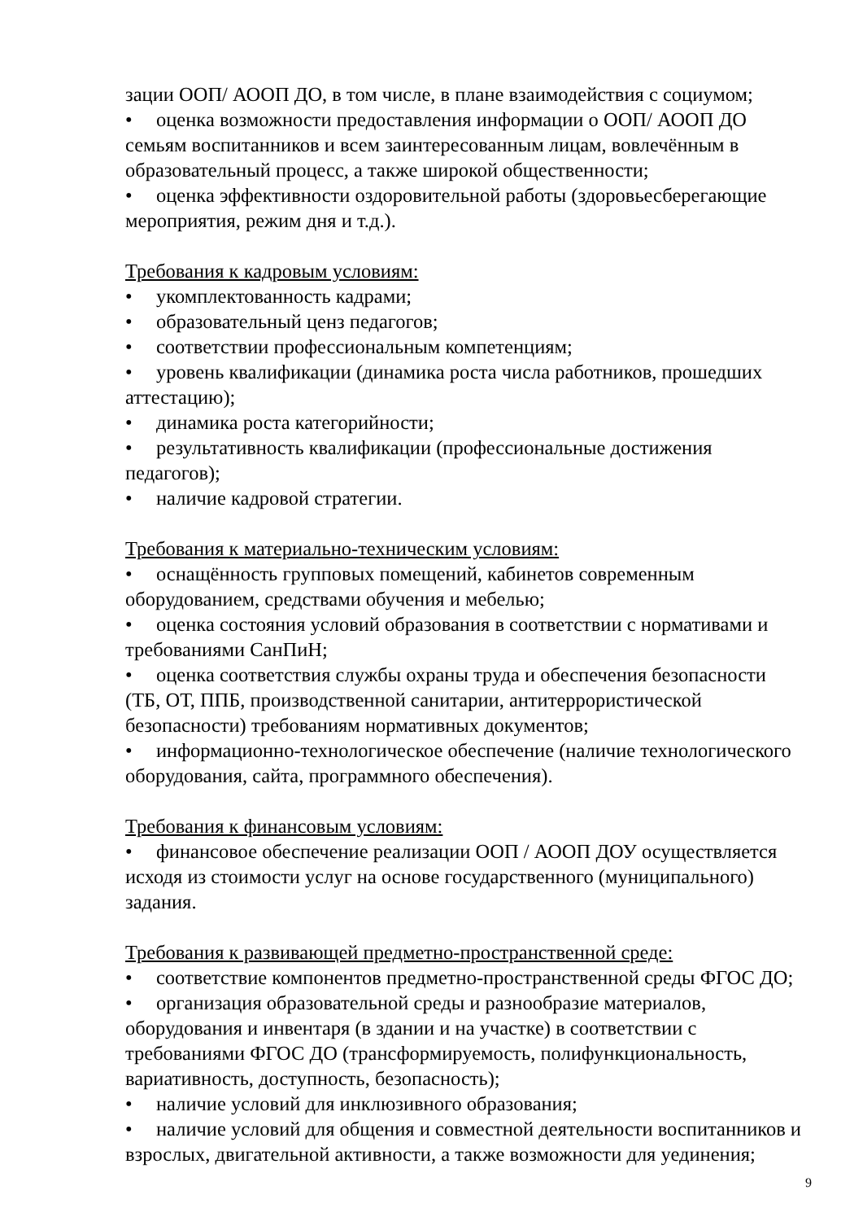зации ООП/ АООП ДО, в том числе, в плане взаимодействия с социумом;
• оценка возможности предоставления информации о ООП/ АООП ДО семьям воспитанников и всем заинтересованным лицам, вовлечённым в образовательный процесс, а также широкой общественности;
• оценка эффективности оздоровительной работы (здоровьесберегающие мероприятия, режим дня и т.д.).
Требования к кадровым условиям:
• укомплектованность кадрами;
• образовательный ценз педагогов;
• соответствии профессиональным компетенциям;
• уровень квалификации (динамика роста числа работников, прошедших аттестацию);
• динамика роста категорийности;
• результативность квалификации (профессиональные достижения педагогов);
• наличие кадровой стратегии.
Требования к материально-техническим условиям:
• оснащённость групповых помещений, кабинетов современным оборудованием, средствами обучения и мебелью;
• оценка состояния условий образования в соответствии с нормативами и требованиями СанПиН;
• оценка соответствия службы охраны труда и обеспечения безопасности (ТБ, ОТ, ППБ, производственной санитарии, антитеррористической безопасности) требованиям нормативных документов;
• информационно-технологическое обеспечение (наличие технологического оборудования, сайта, программного обеспечения).
Требования к финансовым условиям:
• финансовое обеспечение реализации ООП / АООП ДОУ осуществляется исходя из стоимости услуг на основе государственного (муниципального) задания.
Требования к развивающей предметно-пространственной среде:
• соответствие компонентов предметно-пространственной среды ФГОС ДО;
• организация образовательной среды и разнообразие материалов, оборудования и инвентаря (в здании и на участке) в соответствии с требованиями ФГОС ДО (трансформируемость, полифункциональность, вариативность, доступность, безопасность);
• наличие условий для инклюзивного образования;
• наличие условий для общения и совместной деятельности воспитанников и взрослых, двигательной активности, а также возможности для уединения;
9